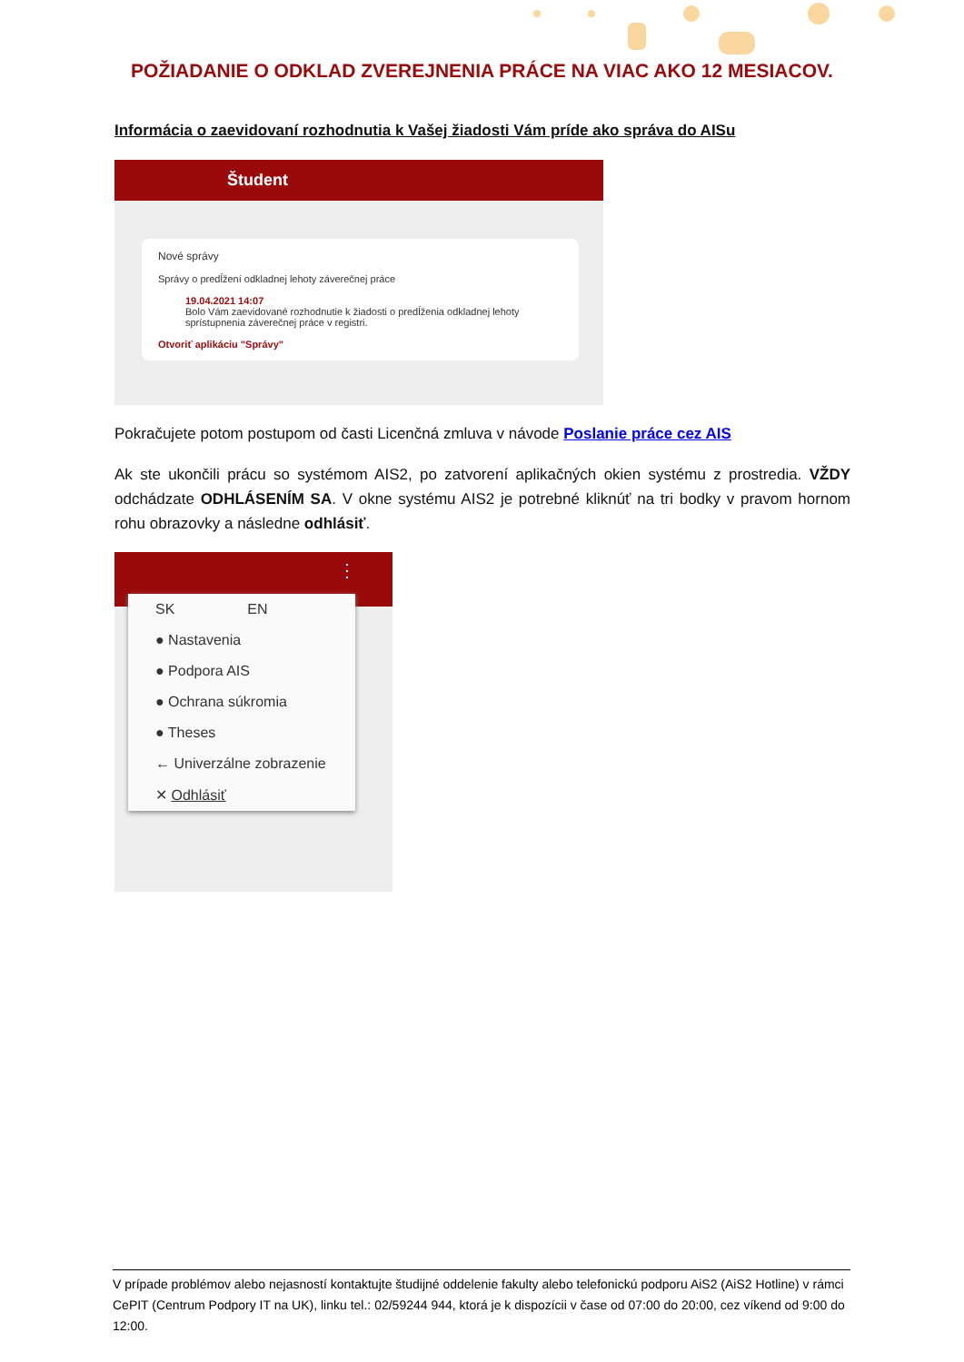POŽIADANIE O ODKLAD ZVEREJNENIA PRÁCE NA VIAC AKO 12 MESIACOV.
Informácia o zaevidovaní rozhodnutia k Vašej žiadosti Vám príde ako správa do AISu
Študent
Nové správy
Správy o predĺžení odkladnej lehoty záverečnej práce
19.04.2021 14:07
Bolo Vám zaevidované rozhodnutie k žiadosti o predĺženia odkladnej lehoty sprístupnenia záverečnej práce v registri.
Otvoriť aplikáciu "Správy"
Pokračujete potom postupom od časti Licenčná zmluva v návode Poslanie práce cez AIS
Ak ste ukončili prácu so systémom AIS2, po zatvorení aplikačných okien systému z prostredia. VŽDY odchádzate ODHLÁSENÍM SA. V okne systému AIS2 je potrebné kliknúť na tri bodky v pravom hornom rohu obrazovky a následne odhlásiť.
⋮
SK EN
● Nastavenia
● Podpora AIS
● Ochrana súkromia
● Theses
← Univerzálne zobrazenie
✕ Odhlásiť
V prípade problémov alebo nejasností kontaktujte študijné oddelenie fakulty alebo telefonickú podporu AiS2 (AiS2 Hotline) v rámci CePIT (Centrum Podpory IT na UK), linku tel.: 02/59244 944, ktorá je k dispozícii v čase od 07:00 do 20:00, cez víkend od 9:00 do 12:00.